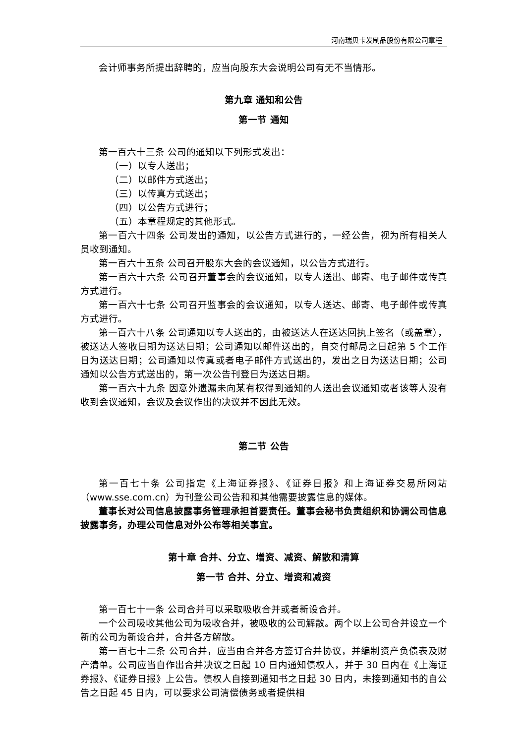河南瑞贝卡发制品股份有限公司章程
会计师事务所提出辞聘的，应当向股东大会说明公司有无不当情形。
第九章 通知和公告
第一节 通知
第一百六十三条 公司的通知以下列形式发出：
（一）以专人送出；
（二）以邮件方式送出；
（三）以传真方式送出；
（四）以公告方式进行；
（五）本章程规定的其他形式。
第一百六十四条 公司发出的通知，以公告方式进行的，一经公告，视为所有相关人员收到通知。
第一百六十五条 公司召开股东大会的会议通知，以公告方式进行。
第一百六十六条 公司召开董事会的会议通知，以专人送出、邮寄、电子邮件或传真方式进行。
第一百六十七条 公司召开监事会的会议通知，以专人送达、邮寄、电子邮件或传真方式进行。
第一百六十八条 公司通知以专人送出的，由被送达人在送达回执上签名（或盖章），被送达人签收日期为送达日期；公司通知以邮件送出的，自交付邮局之日起第 5 个工作日为送达日期；公司通知以传真或者电子邮件方式送出的，发出之日为送达日期；公司通知以公告方式送出的，第一次公告刊登日为送达日期。
第一百六十九条 因意外遗漏未向某有权得到通知的人送出会议通知或者该等人没有收到会议通知，会议及会议作出的决议并不因此无效。
第二节 公告
第一百七十条 公司指定《上海证券报》、《证券日报》和上海证券交易所网站（www.sse.com.cn）为刊登公司公告和和其他需要披露信息的媒体。
董事长对公司信息披露事务管理承担首要责任。董事会秘书负责组织和协调公司信息披露事务，办理公司信息对外公布等相关事宜。
第十章 合并、分立、增资、减资、解散和清算
第一节 合并、分立、增资和减资
第一百七十一条 公司合并可以采取吸收合并或者新设合并。
一个公司吸收其他公司为吸收合并，被吸收的公司解散。两个以上公司合并设立一个新的公司为新设合并，合并各方解散。
第一百七十二条 公司合并，应当由合并各方签订合并协议，并编制资产负债表及财产清单。公司应当自作出合并决议之日起 10 日内通知债权人，并于 30 日内在《上海证券报》、《证券日报》上公告。债权人自接到通知书之日起 30 日内，未接到通知书的自公告之日起 45 日内，可以要求公司清偿债务或者提供相